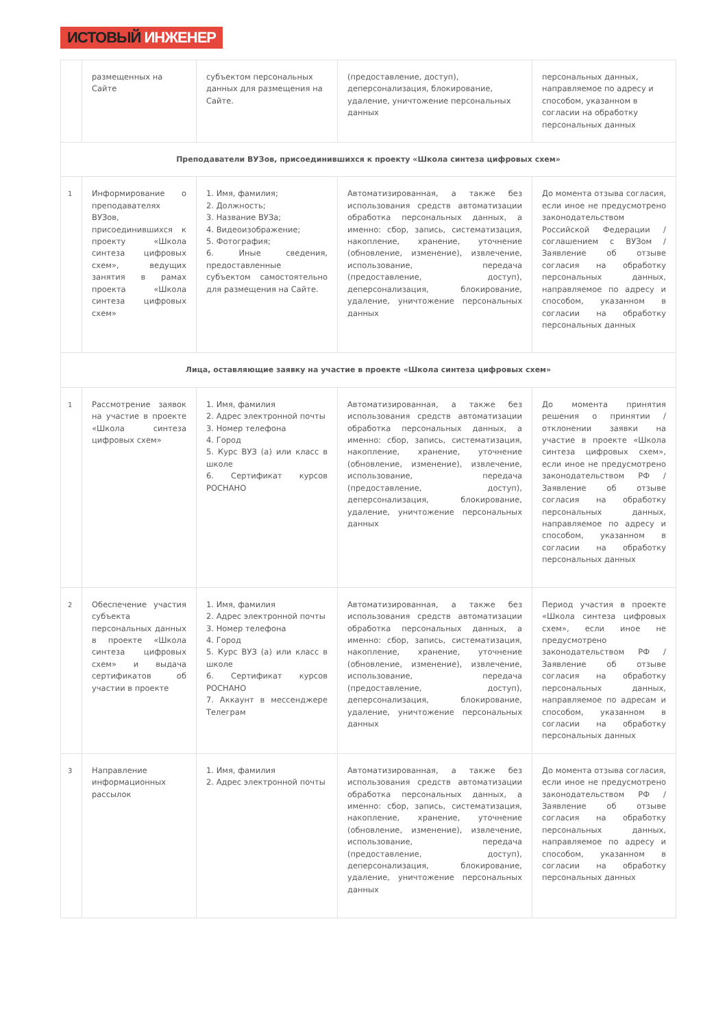ИСТОВЫЙ ИНЖЕНЕР
| | размещенных на Сайте | субъектом персональных данных для размещения на Сайте. | (предоставление, доступ), деперсонализация, блокирование, удаление, уничтожение персональных данных | персональных данных, направляемое по адресу и способом, указанном в согласии на обработку персональных данных |
| Преподаватели ВУЗов, присоединившихся к проекту «Школа синтеза цифровых схем» | | | | |
| 1 | Информирование о преподавателях ВУЗов, присоединившихся к проекту «Школа синтеза цифровых схем», ведущих занятия в рамах проекта «Школа синтеза цифровых схем» | 1. Имя, фамилия; 2. Должность; 3. Название ВУЗа; 4. Видеоизображение; 5. Фотография; 6. Иные сведения, предоставленные субъектом самостоятельно для размещения на Сайте. | Автоматизированная, а также без использования средств автоматизации обработка персональных данных, а именно: сбор, запись, систематизация, накопление, хранение, уточнение (обновление, изменение), извлечение, использование, передача (предоставление, доступ), деперсонализация, блокирование, удаление, уничтожение персональных данных | До момента отзыва согласия, если иное не предусмотрено законодательством Российской Федерации / соглашением с ВУЗом / Заявление об отзыве согласия на обработку персональных данных, направляемое по адресу и способом, указанном в согласии на обработку персональных данных |
| Лица, оставляющие заявку на участие в проекте «Школа синтеза цифровых схем» | | | | |
| 1 | Рассмотрение заявок на участие в проекте «Школа синтеза цифровых схем» | 1. Имя, фамилия 2. Адрес электронной почты 3. Номер телефона 4. Город 5. Курс ВУЗ (а) или класс в школе 6. Сертификат курсов РОСНАНО | Автоматизированная, а также без использования средств автоматизации обработка персональных данных, а именно: сбор, запись, систематизация, накопление, хранение, уточнение (обновление, изменение), извлечение, использование, передача (предоставление, доступ), деперсонализация, блокирование, удаление, уничтожение персональных данных | До момента принятия решения о принятии / отклонении заявки на участие в проекте «Школа синтеза цифровых схем», если иное не предусмотрено законодательством РФ / Заявление об отзыве согласия на обработку персональных данных, направляемое по адресу и способом, указанном в согласии на обработку персональных данных |
| 2 | Обеспечение участия субъекта персональных данных в проекте «Школа синтеза цифровых схем» и выдача сертификатов об участии в проекте | 1. Имя, фамилия 2. Адрес электронной почты 3. Номер телефона 4. Город 5. Курс ВУЗ (а) или класс в школе 6. Сертификат курсов РОСНАНО 7. Аккаунт в мессенджере Телеграм | Автоматизированная, а также без использования средств автоматизации обработка персональных данных, а именно: сбор, запись, систематизация, накопление, хранение, уточнение (обновление, изменение), извлечение, использование, передача (предоставление, доступ), деперсонализация, блокирование, удаление, уничтожение персональных данных | Период участия в проекте «Школа синтеза цифровых схем», если иное не предусмотрено законодательством РФ / Заявление об отзыве согласия на обработку персональных данных, направляемое по адресам и способом, указанном в согласии на обработку персональных данных |
| 3 | Направление информационных рассылок | 1. Имя, фамилия 2. Адрес электронной почты | Автоматизированная, а также без использования средств автоматизации обработка персональных данных, а именно: сбор, запись, систематизация, накопление, хранение, уточнение (обновление, изменение), извлечение, использование, передача (предоставление, доступ), деперсонализация, блокирование, удаление, уничтожение персональных данных | До момента отзыва согласия, если иное не предусмотрено законодательством РФ / Заявление об отзыве согласия на обработку персональных данных, направляемое по адресу и способом, указанном в согласии на обработку персональных данных |